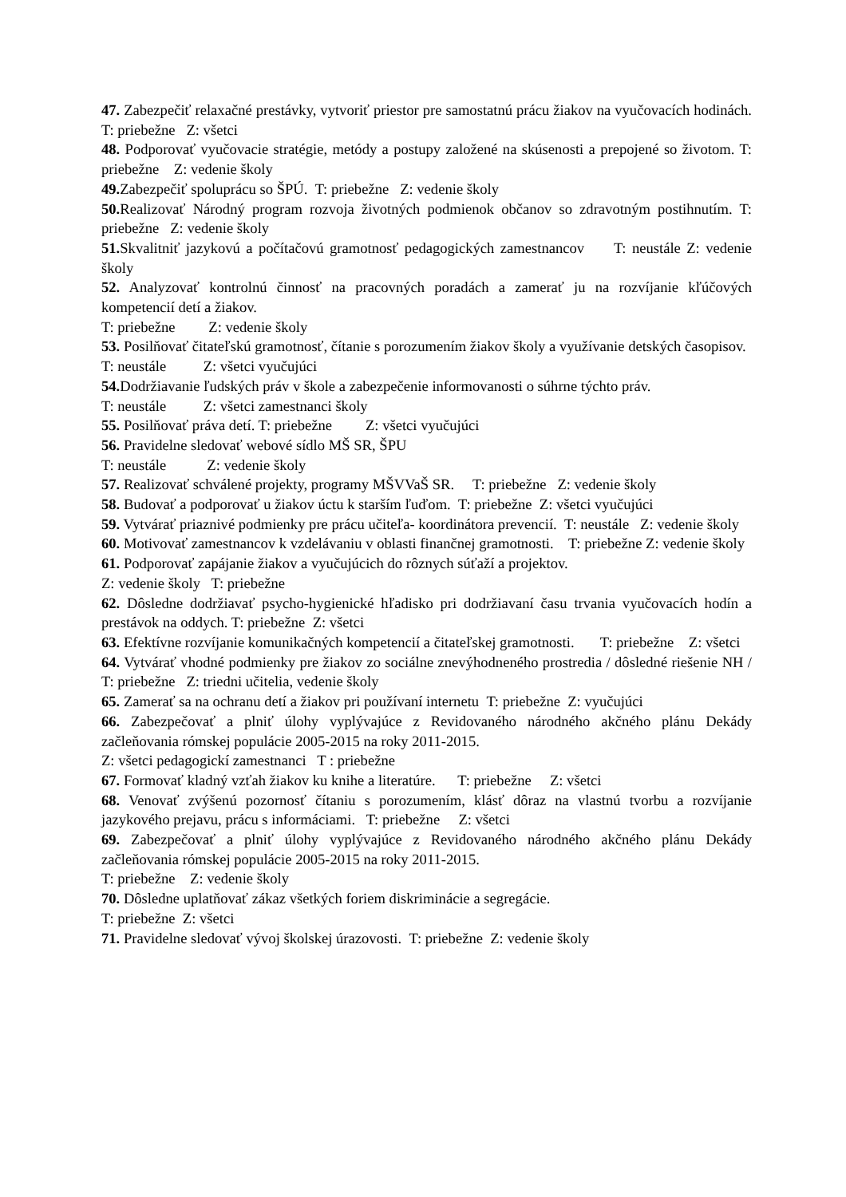47. Zabezpečiť relaxačné prestávky, vytvoriť priestor pre samostatnú prácu žiakov na vyučovacích hodinách. T: priebežne Z: všetci
48. Podporovať vyučovacie stratégie, metódy a postupy založené na skúsenosti a prepojené so životom. T: priebežne Z: vedenie školy
49. Zabezpečiť spoluprácu so ŠPÚ. T: priebežne Z: vedenie školy
50. Realizovať Národný program rozvoja životných podmienok občanov so zdravotným postihnutím. T: priebežne Z: vedenie školy
51. Skvalitniť jazykovú a počítačovú gramotnosť pedagogických zamestnancov T: neustále Z: vedenie školy
52. Analyzovať kontrolnú činnosť na pracovných poradách a zamerať ju na rozvíjanie kľúčových kompetencií detí a žiakov.
T: priebežne Z: vedenie školy
53. Posilňovať čitateľskú gramotnosť, čítanie s porozumením žiakov školy a využívanie detských časopisov.
T: neustále Z: všetci vyučujúci
54. Dodržiavanie ľudských práv v škole a zabezpečenie informovanosti o súhrne týchto práv.
T: neustále Z: všetci zamestnanci školy
55. Posilňovať práva detí. T: priebežne Z: všetci vyučujúci
56. Pravidelne sledovať webové sídlo MŠ SR, ŠPU
T: neustále Z: vedenie školy
57. Realizovať schválené projekty, programy MŠVVaŠ SR. T: priebežne Z: vedenie školy
58. Budovať a podporovať u žiakov úctu k starším ľuďom. T: priebežne Z: všetci vyučujúci
59. Vytvárať priaznivé podmienky pre prácu učiteľa- koordinátora prevencií. T: neustále Z: vedenie školy
60. Motivovať zamestnancov k vzdelávaniu v oblasti finančnej gramotnosti. T: priebežne Z: vedenie školy
61. Podporovať zapájanie žiakov a vyučujúcich do rôznych súťaží a projektov.
Z: vedenie školy T: priebežne
62. Dôsledne dodržiavať psycho-hygienické hľadisko pri dodržiavaní času trvania vyučovacích hodín a prestávok na oddych. T: priebežne Z: všetci
63. Efektívne rozvíjanie komunikačných kompetencií a čitateľskej gramotnosti. T: priebežne Z: všetci
64. Vytvárať vhodné podmienky pre žiakov zo sociálne znevýhodneného prostredia / dôsledné riešenie NH / T: priebežne Z: triedni učitelia, vedenie školy
65. Zamerať sa na ochranu detí a žiakov pri používaní internetu T: priebežne Z: vyučujúci
66. Zabezpečovať a plniť úlohy vyplývajúce z Revidovaného národného akčného plánu Dekády začleňovania rómskej populácie 2005-2015 na roky 2011-2015.
Z: všetci pedagogickí zamestnanci T : priebežne
67. Formovať kladný vzťah žiakov ku knihe a literatúre. T: priebežne Z: všetci
68. Venovať zvýšenú pozornosť čítaniu s porozumením, klásť dôraz na vlastnú tvorbu a rozvíjanie jazykového prejavu, prácu s informáciami. T: priebežne Z: všetci
69. Zabezpečovať a plniť úlohy vyplývajúce z Revidovaného národného akčného plánu Dekády začleňovania rómskej populácie 2005-2015 na roky 2011-2015.
T: priebežne Z: vedenie školy
70. Dôsledne uplatňovať zákaz všetkých foriem diskriminácie a segregácie.
T: priebežne Z: všetci
71. Pravidelne sledovať vývoj školskej úrazovosti. T: priebežne Z: vedenie školy